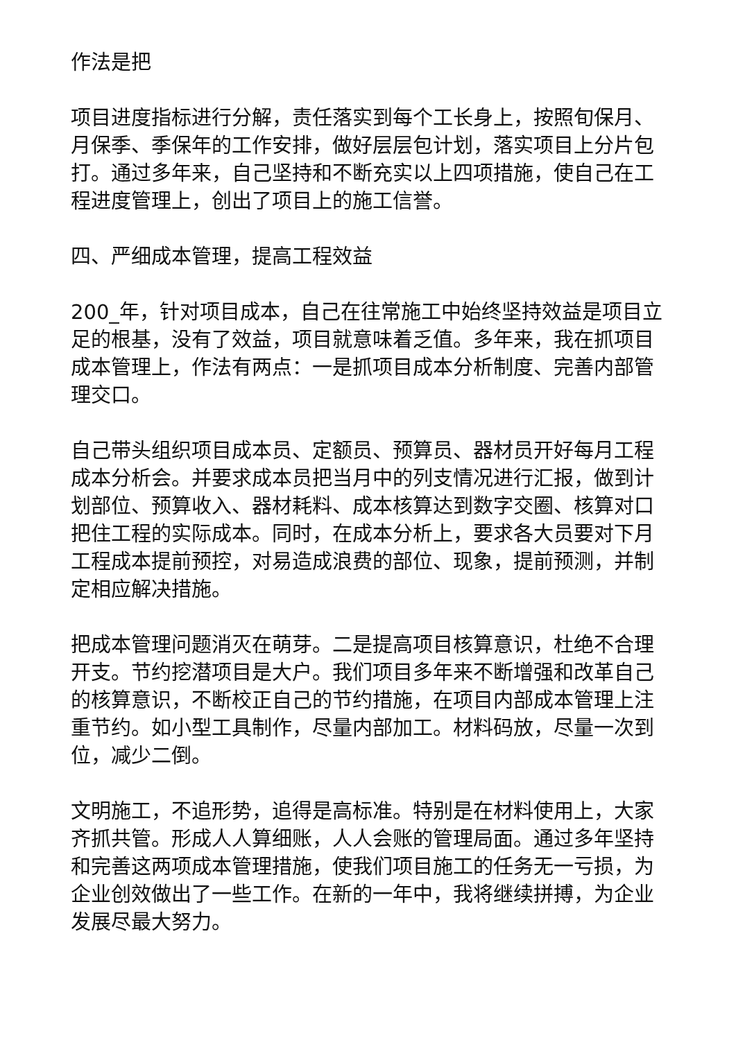作法是把
项目进度指标进行分解，责任落实到每个工长身上，按照旬保月、月保季、季保年的工作安排，做好层层包计划，落实项目上分片包打。通过多年来，自己坚持和不断充实以上四项措施，使自己在工程进度管理上，创出了项目上的施工信誉。
四、严细成本管理，提高工程效益
200_年，针对项目成本，自己在往常施工中始终坚持效益是项目立足的根基，没有了效益，项目就意味着乏值。多年来，我在抓项目成本管理上，作法有两点：一是抓项目成本分析制度、完善内部管理交口。
自己带头组织项目成本员、定额员、预算员、器材员开好每月工程成本分析会。并要求成本员把当月中的列支情况进行汇报，做到计划部位、预算收入、器材耗料、成本核算达到数字交圈、核算对口把住工程的实际成本。同时，在成本分析上，要求各大员要对下月工程成本提前预控，对易造成浪费的部位、现象，提前预测，并制定相应解决措施。
把成本管理问题消灭在萌芽。二是提高项目核算意识，杜绝不合理开支。节约挖潜项目是大户。我们项目多年来不断增强和改革自己的核算意识，不断校正自己的节约措施，在项目内部成本管理上注重节约。如小型工具制作，尽量内部加工。材料码放，尽量一次到位，减少二倒。
文明施工，不追形势，追得是高标准。特别是在材料使用上，大家齐抓共管。形成人人算细账，人人会账的管理局面。通过多年坚持和完善这两项成本管理措施，使我们项目施工的任务无一亏损，为企业创效做出了一些工作。在新的一年中，我将继续拼搏，为企业 发展尽最大努力。